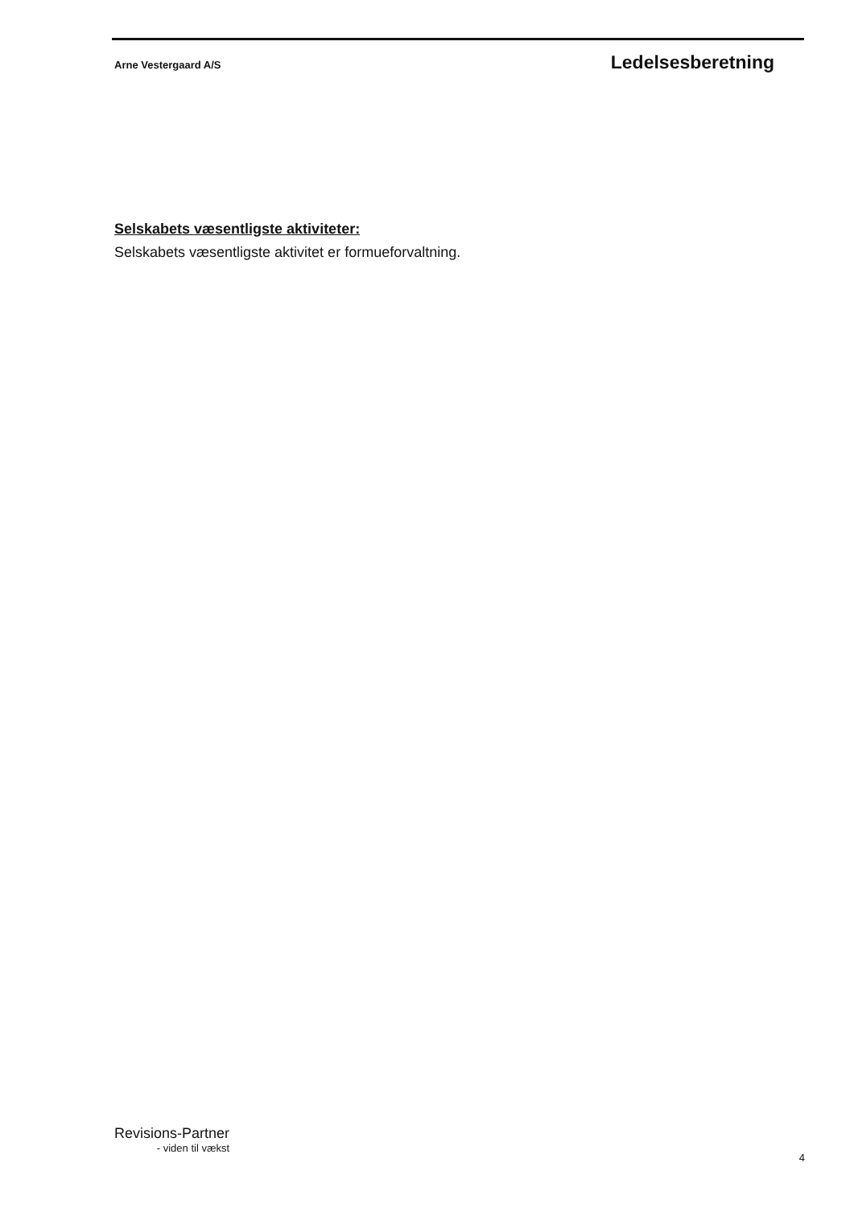Arne Vestergaard A/S
Ledelsesberetning
Selskabets væsentligste aktiviteter:
Selskabets væsentligste aktivitet er formueforvaltning.
Revisions-Partner
- viden til vækst
4